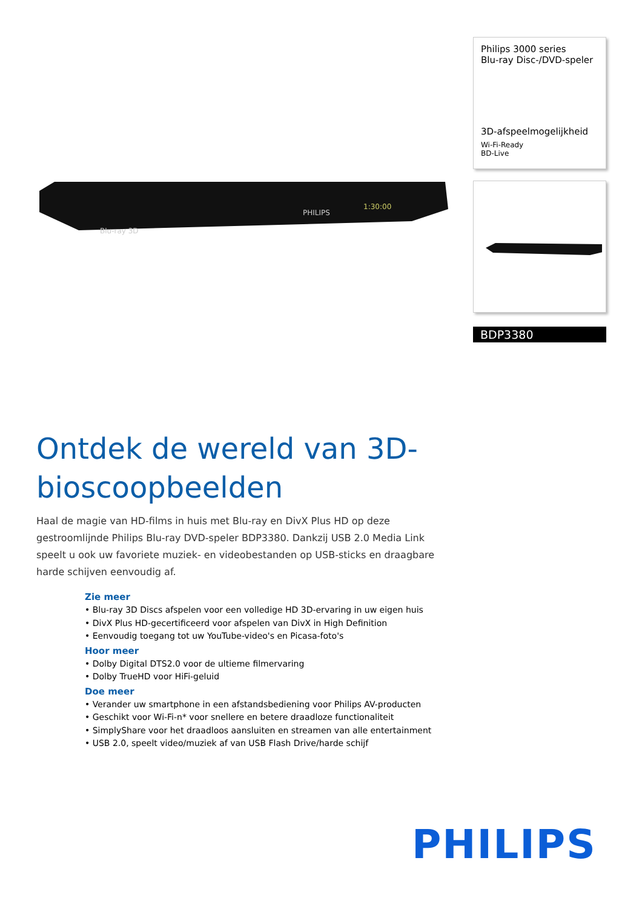Philips 3000 series
Blu-ray Disc-/DVD-speler
3D-afspeelmogelijkheid
Wi-Fi-Ready
BD-Live
BDP3380
PHILIPS
1:30:00
Blu-ray 3D
Ontdek de wereld van 3D-bioscoopbeelden
Haal de magie van HD-films in huis met Blu-ray en DivX Plus HD op deze gestroomlijnde Philips Blu-ray DVD-speler BDP3380. Dankzij USB 2.0 Media Link speelt u ook uw favoriete muziek- en videobestanden op USB-sticks en draagbare harde schijven eenvoudig af.
Zie meer
• Blu-ray 3D Discs afspelen voor een volledige HD 3D-ervaring in uw eigen huis
• DivX Plus HD-gecertificeerd voor afspelen van DivX in High Definition
• Eenvoudig toegang tot uw YouTube-video's en Picasa-foto's
Hoor meer
• Dolby Digital DTS2.0 voor de ultieme filmervaring
• Dolby TrueHD voor HiFi-geluid
Doe meer
• Verander uw smartphone in een afstandsbediening voor Philips AV-producten
• Geschikt voor Wi-Fi-n* voor snellere en betere draadloze functionaliteit
• SimplyShare voor het draadloos aansluiten en streamen van alle entertainment
• USB 2.0, speelt video/muziek af van USB Flash Drive/harde schijf
PHILIPS